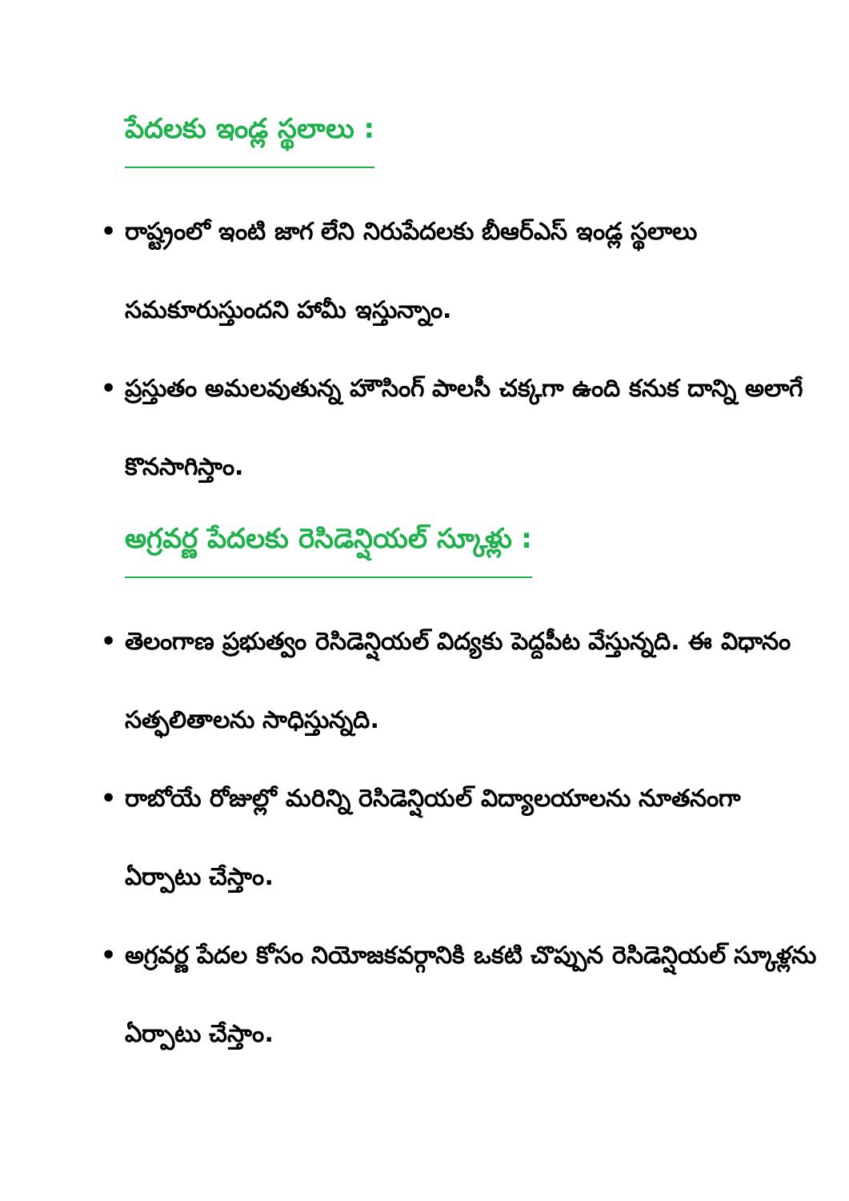పేదలకు ఇండ్ల స్థలాలు :
• రాష్ట్రంలో ఇంటి జాగ లేని నిరుపేదలకు బీఆర్ఎస్ ఇండ్ల స్థలాలు సమకూరుస్తుందని హామీ ఇస్తున్నాం.
• ప్రస్తుతం అమలవుతున్న హౌసింగ్ పాలసీ చక్కగా ఉంది కనుక దాన్ని అలాగే కొనసాగిస్తాం.
అగ్రవర్ణ పేదలకు రెసిడెన్షియల్ స్కూళ్లు :
• తెలంగాణ ప్రభుత్వం రెసిడెన్షియల్ విద్యకు పెద్దపీట వేస్తున్నది. ఈ విధానం సత్ఫలితాలను సాధిస్తున్నది.
• రాబోయే రోజుల్లో మరిన్ని రెసిడెన్షియల్ విద్యాలయాలను నూతనంగా ఏర్పాటు చేస్తాం.
• అగ్రవర్ణ పేదల కోసం నియోజకవర్గానికి ఒకటి చొప్పున రెసిడెన్షియల్ స్కూళ్లను ఏర్పాటు చేస్తాం.